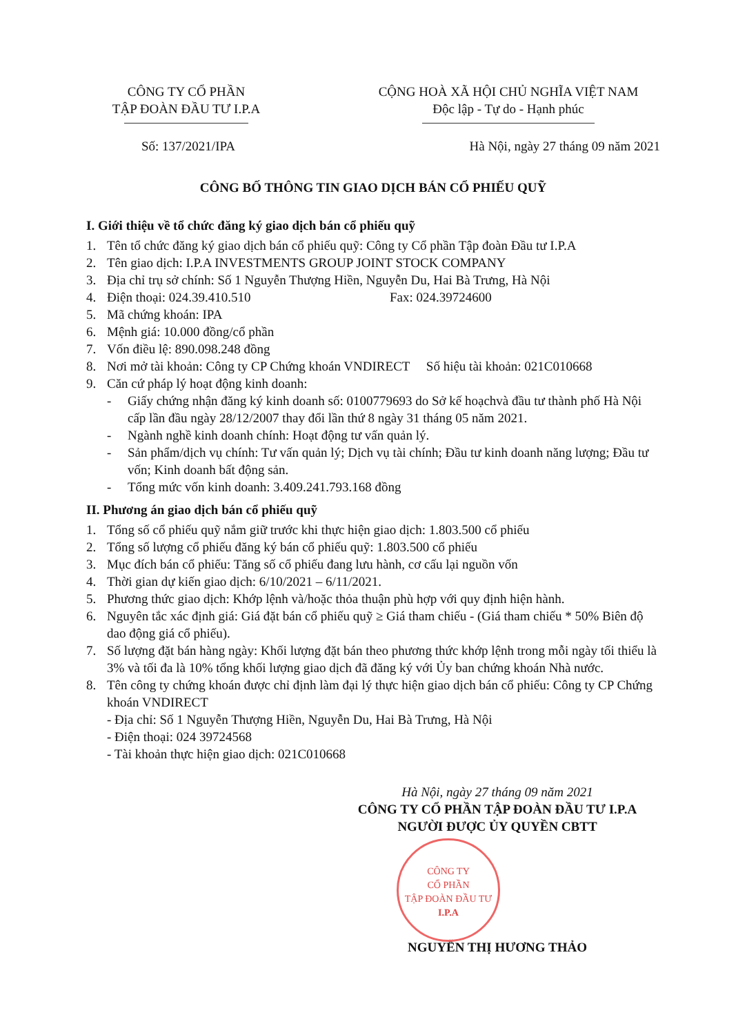CÔNG TY CỔ PHẦN
TẬP ĐOÀN ĐẦU TƯ I.P.A
CỘNG HOÀ XÃ HỘI CHỦ NGHĨA VIỆT NAM
Độc lập - Tự do - Hạnh phúc
Số: 137/2021/IPA Hà Nội, ngày 27 tháng 09 năm 2021
CÔNG BỐ THÔNG TIN GIAO DỊCH BÁN CỔ PHIẾU QUỸ
I. Giới thiệu về tổ chức đăng ký giao dịch bán cổ phiếu quỹ
1. Tên tổ chức đăng ký giao dịch bán cổ phiếu quỹ: Công ty Cổ phần Tập đoàn Đầu tư I.P.A
2. Tên giao dịch: I.P.A INVESTMENTS GROUP JOINT STOCK COMPANY
3. Địa chỉ trụ sở chính: Số 1 Nguyễn Thượng Hiền, Nguyễn Du, Hai Bà Trưng, Hà Nội
4. Điện thoại: 024.39.410.510 Fax: 024.39724600
5. Mã chứng khoán: IPA
6. Mệnh giá: 10.000 đồng/cổ phần
7. Vốn điều lệ: 890.098.248 đồng
8. Nơi mở tài khoản: Công ty CP Chứng khoán VNDIRECT Số hiệu tài khoản: 021C010668
9. Căn cứ pháp lý hoạt động kinh doanh:
- Giấy chứng nhận đăng ký kinh doanh số: 0100779693 do Sở kế hoạchvà đầu tư thành phố Hà Nội cấp lần đầu ngày 28/12/2007 thay đổi lần thứ 8 ngày 31 tháng 05 năm 2021.
- Ngành nghề kinh doanh chính: Hoạt động tư vấn quản lý.
- Sản phẩm/dịch vụ chính: Tư vấn quản lý; Dịch vụ tài chính; Đầu tư kinh doanh năng lượng; Đầu tư vốn; Kinh doanh bất động sản.
- Tổng mức vốn kinh doanh: 3.409.241.793.168 đồng
II. Phương án giao dịch bán cổ phiếu quỹ
1. Tổng số cổ phiếu quỹ nắm giữ trước khi thực hiện giao dịch: 1.803.500 cổ phiếu
2. Tổng số lượng cổ phiếu đăng ký bán cổ phiếu quỹ: 1.803.500 cổ phiếu
3. Mục đích bán cổ phiếu: Tăng số cổ phiếu đang lưu hành, cơ cấu lại nguồn vốn
4. Thời gian dự kiến giao dịch: 6/10/2021 – 6/11/2021.
5. Phương thức giao dịch: Khớp lệnh và/hoặc thỏa thuận phù hợp với quy định hiện hành.
6. Nguyên tắc xác định giá: Giá đặt bán cổ phiếu quỹ ≥ Giá tham chiếu - (Giá tham chiếu * 50% Biên độ dao động giá cổ phiếu).
7. Số lượng đặt bán hàng ngày: Khối lượng đặt bán theo phương thức khớp lệnh trong mỗi ngày tối thiểu là 3% và tối đa là 10% tổng khối lượng giao dịch đã đăng ký với Ủy ban chứng khoán Nhà nước.
8. Tên công ty chứng khoán được chỉ định làm đại lý thực hiện giao dịch bán cổ phiếu: Công ty CP Chứng khoán VNDIRECT
- Địa chỉ: Số 1 Nguyễn Thượng Hiền, Nguyễn Du, Hai Bà Trưng, Hà Nội
- Điện thoại: 024 39724568
- Tài khoản thực hiện giao dịch: 021C010668
Hà Nội, ngày 27 tháng 09 năm 2021
CÔNG TY CỔ PHẦN TẬP ĐOÀN ĐẦU TƯ I.P.A
NGƯỜI ĐƯỢC ỦY QUYỀN CBTT
CÔNG TY
CỔ PHẦN
TẬP ĐOÀN ĐẦU TƯ
I.P.A
NGUYỄN THỊ HƯƠNG THẢO